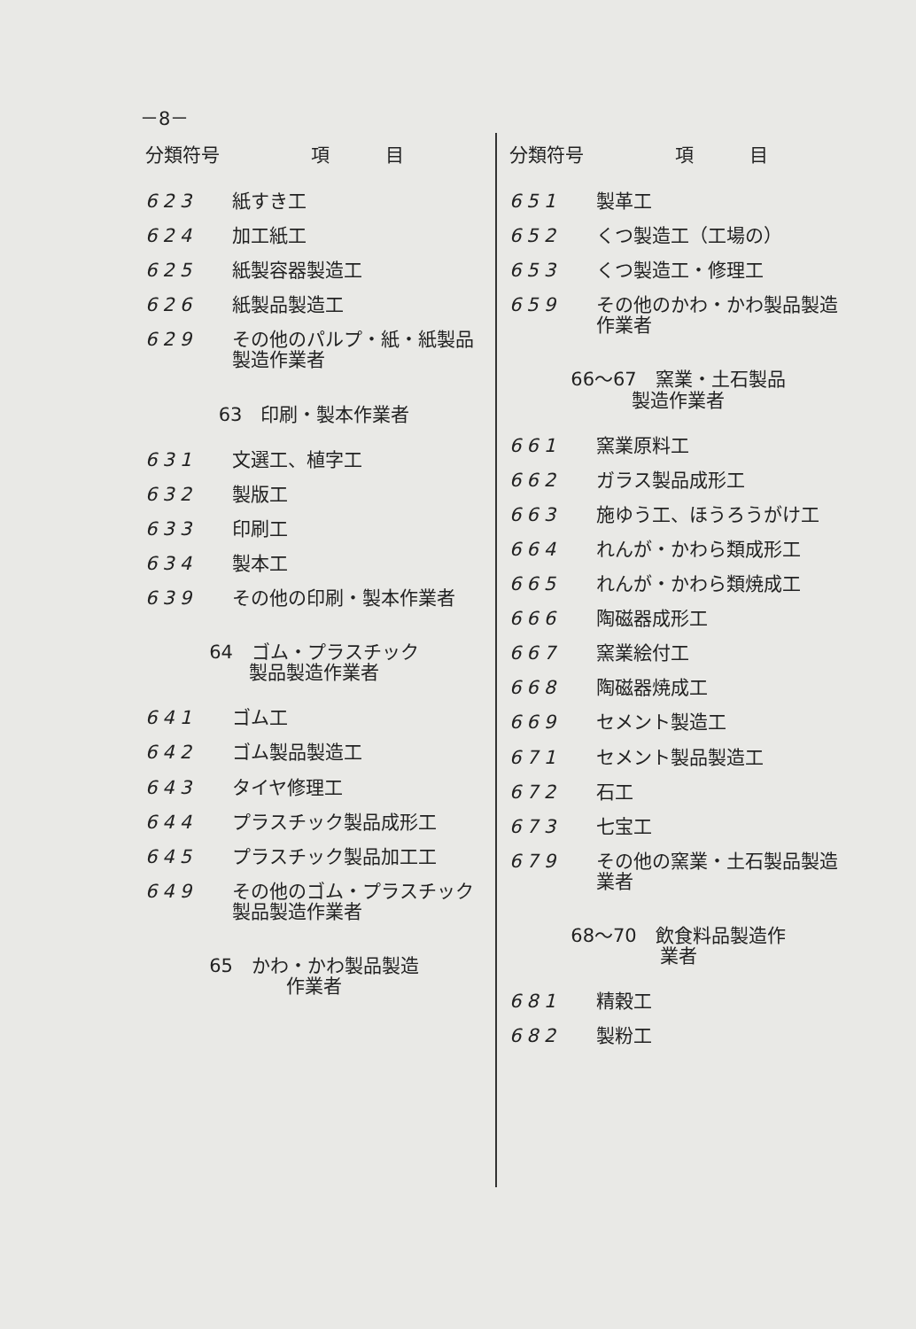－8－
| 分類符号 | 項 目 |
| --- | --- |
| 623 | 紙すき工 |
| 624 | 加工紙工 |
| 625 | 紙製容器製造工 |
| 626 | 紙製品製造工 |
| 629 | その他のパルプ・紙・紙製品製造作業者 |
| 63 印刷・製本作業者 | |
| 631 | 文選工、植字工 |
| 632 | 製版工 |
| 633 | 印刷工 |
| 634 | 製本工 |
| 639 | その他の印刷・製本作業者 |
| 64 ゴム・プラスチック 製品製造作業者 | |
| 641 | ゴム工 |
| 642 | ゴム製品製造工 |
| 643 | タイヤ修理工 |
| 644 | プラスチック製品成形工 |
| 645 | プラスチック製品加工工 |
| 649 | その他のゴム・プラスチック製品製造作業者 |
| 65 かわ・かわ製品製造 作業者 | |
| 分類符号 | 項 目 |
| --- | --- |
| 651 | 製革工 |
| 652 | くつ製造工（工場の） |
| 653 | くつ製造工・修理工 |
| 659 | その他のかわ・かわ製品製造作業者 |
| 66～67 窯業・土石製品 製造作業者 | |
| 661 | 窯業原料工 |
| 662 | ガラス製品成形工 |
| 663 | 施ゆう工、ほうろうがけ工 |
| 664 | れんが・かわら類成形工 |
| 665 | れんが・かわら類焼成工 |
| 666 | 陶磁器成形工 |
| 667 | 窯業絵付工 |
| 668 | 陶磁器焼成工 |
| 669 | セメント製造工 |
| 671 | セメント製品製造工 |
| 672 | 石工 |
| 673 | 七宝工 |
| 679 | その他の窯業・土石製品製造業者 |
| 68～70 飲食料品製造作 業者 | |
| 681 | 精穀工 |
| 682 | 製粉工 |